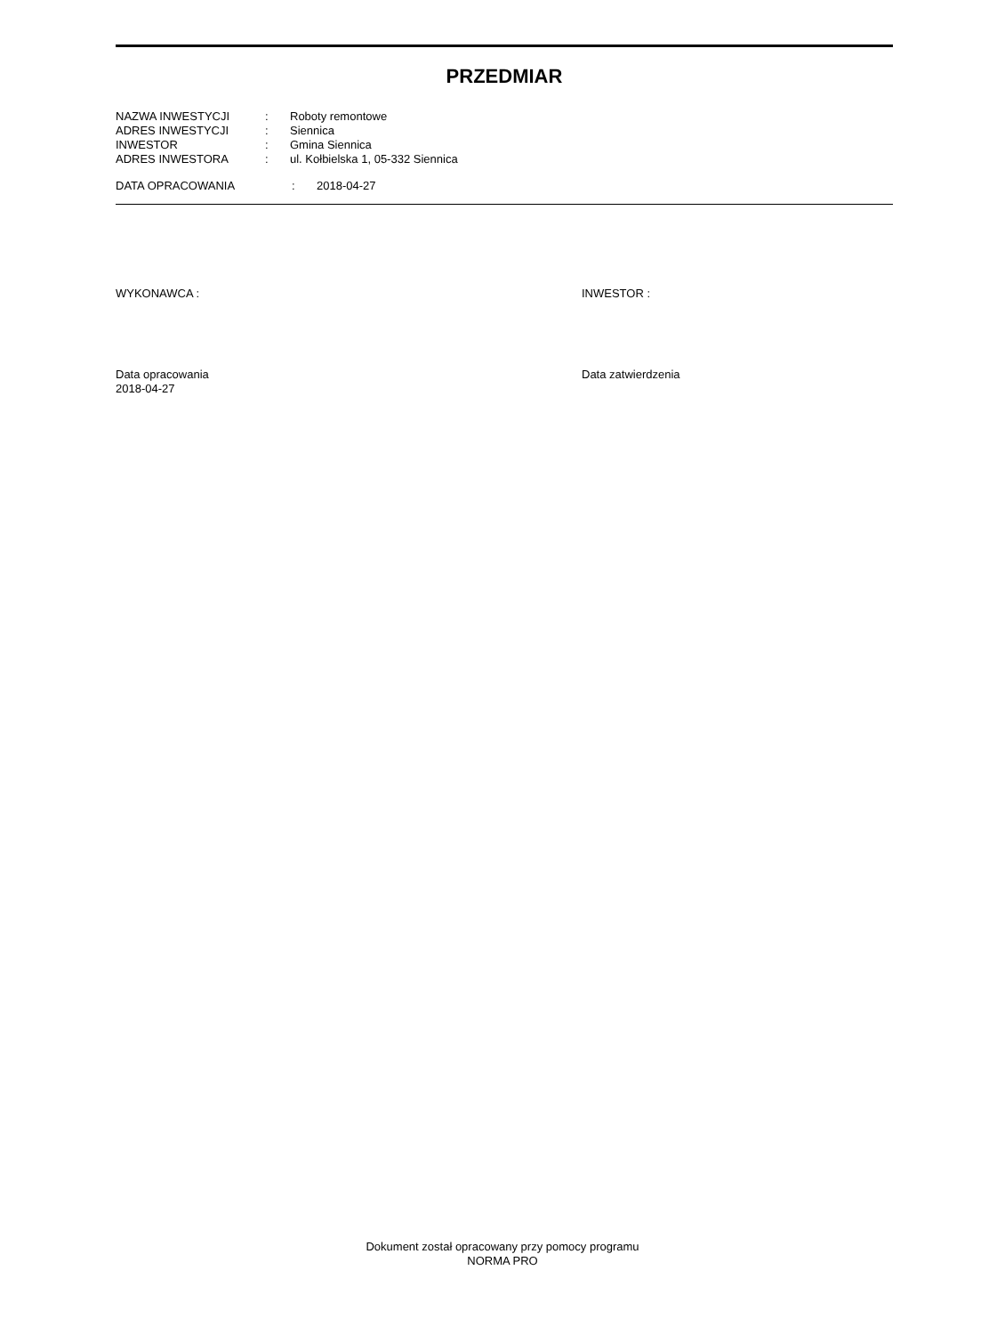PRZEDMIAR
| NAZWA INWESTYCJI | : | Roboty remontowe |
| ADRES INWESTYCJI | : | Siennica |
| INWESTOR | : | Gmina Siennica |
| ADRES INWESTORA | : | ul. Kołbielska 1, 05-332 Siennica |
| DATA OPRACOWANIA | : | 2018-04-27 |
WYKONAWCA : INWESTOR :
Data opracowania
2018-04-27
Data zatwierdzenia
Dokument został opracowany przy pomocy programu
NORMA PRO